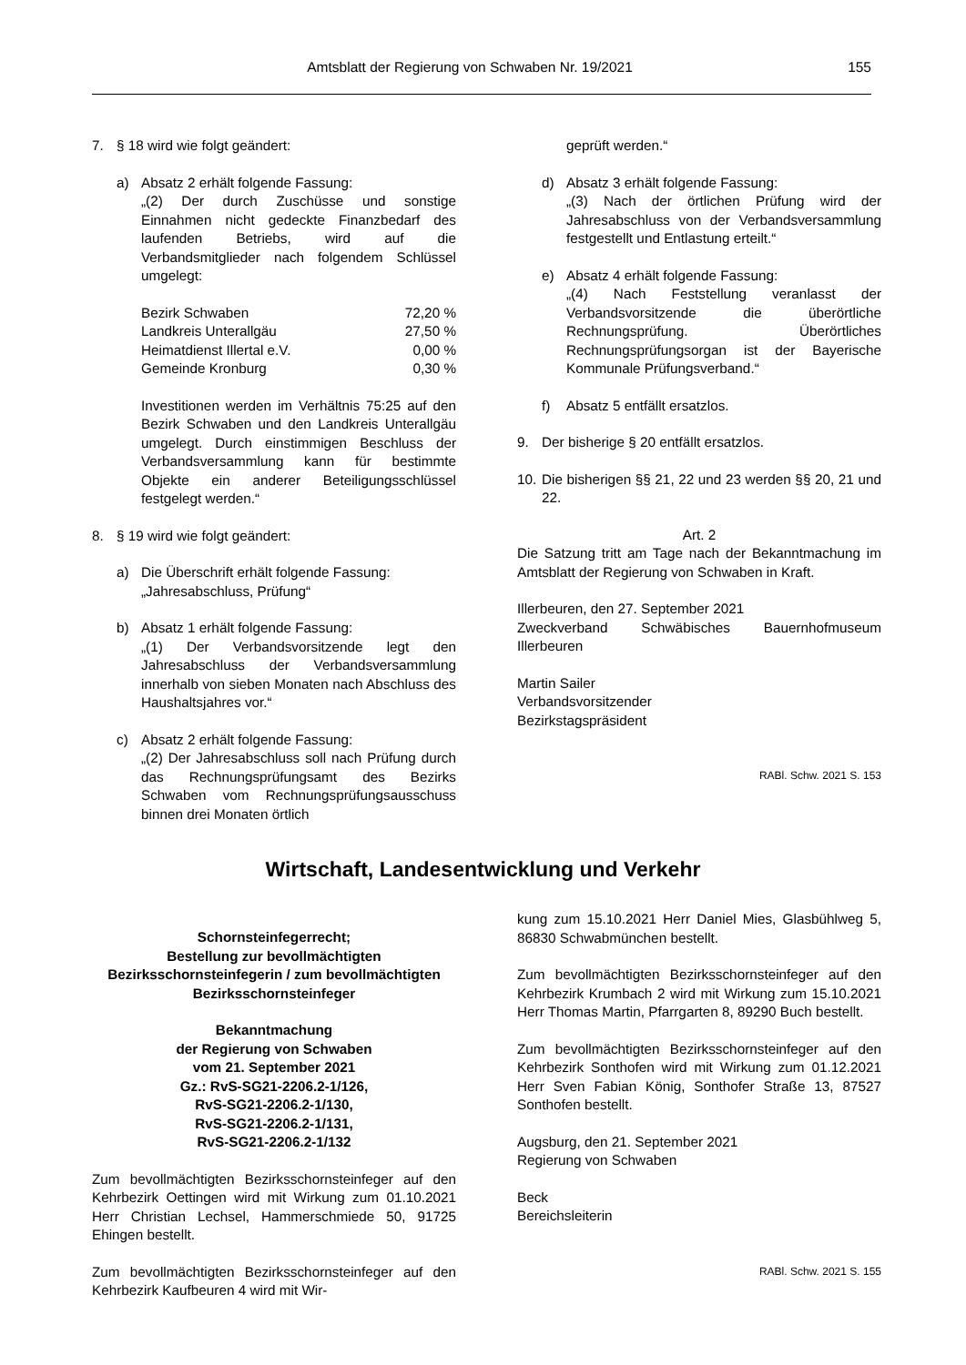Amtsblatt der Regierung von Schwaben Nr. 19/2021 155
7. § 18 wird wie folgt geändert:
a) Absatz 2 erhält folgende Fassung:
„(2) Der durch Zuschüsse und sonstige Einnahmen nicht gedeckte Finanzbedarf des laufenden Betriebs, wird auf die Verbandsmitglieder nach folgendem Schlüssel umgelegt:
| Bezirk Schwaben | 72,20 % |
| Landkreis Unterallgäu | 27,50 % |
| Heimatdienst Illertal e.V. | 0,00 % |
| Gemeinde Kronburg | 0,30 % |
Investitionen werden im Verhältnis 75:25 auf den Bezirk Schwaben und den Landkreis Unterallgäu umgelegt. Durch einstimmigen Beschluss der Verbandsversammlung kann für bestimmte Objekte ein anderer Beteiligungsschlüssel festgelegt werden.“
8. § 19 wird wie folgt geändert:
a) Die Überschrift erhält folgende Fassung:
„Jahresabschluss, Prüfung“
b) Absatz 1 erhält folgende Fassung:
„(1) Der Verbandsvorsitzende legt den Jahresabschluss der Verbandsversammlung innerhalb von sieben Monaten nach Abschluss des Haushaltsjahres vor.“
c) Absatz 2 erhält folgende Fassung:
„(2) Der Jahresabschluss soll nach Prüfung durch das Rechnungsprüfungsamt des Bezirks Schwaben vom Rechnungsprüfungsausschuss binnen drei Monaten örtlich
geprüft werden.“
d) Absatz 3 erhält folgende Fassung:
„(3) Nach der örtlichen Prüfung wird der Jahresabschluss von der Verbandsversammlung festgestellt und Entlastung erteilt.“
e) Absatz 4 erhält folgende Fassung:
„(4) Nach Feststellung veranlasst der Verbandsvorsitzende die überörtliche Rechnungsprüfung. Überörtliches Rechnungsprüfungsorgan ist der Bayerische Kommunale Prüfungsverband.“
f) Absatz 5 entfällt ersatzlos.
9. Der bisherige § 20 entfällt ersatzlos.
10. Die bisherigen §§ 21, 22 und 23 werden §§ 20, 21 und 22.
Art. 2
Die Satzung tritt am Tage nach der Bekanntmachung im Amtsblatt der Regierung von Schwaben in Kraft.
Illerbeuren, den 27. September 2021
Zweckverband Schwäbisches Bauernhofmuseum Illerbeuren
Martin Sailer
Verbandsvorsitzender
Bezirkstagspräsident
RABl. Schw. 2021 S. 153
Wirtschaft, Landesentwicklung und Verkehr
Schornsteinfegerrecht;
Bestellung zur bevollmächtigten Bezirksschornsteinfegerin / zum bevollmächtigten Bezirksschornsteinfeger
Bekanntmachung
der Regierung von Schwaben
vom 21. September 2021
Gz.: RvS-SG21-2206.2-1/126,
RvS-SG21-2206.2-1/130,
RvS-SG21-2206.2-1/131,
RvS-SG21-2206.2-1/132
Zum bevollmächtigten Bezirksschornsteinfeger auf den Kehrbezirk Oettingen wird mit Wirkung zum 01.10.2021 Herr Christian Lechsel, Hammerschmiede 50, 91725 Ehingen bestellt.
Zum bevollmächtigten Bezirksschornsteinfeger auf den Kehrbezirk Kaufbeuren 4 wird mit Wir-
kung zum 15.10.2021 Herr Daniel Mies, Glasbühlweg 5, 86830 Schwabmünchen bestellt.
Zum bevollmächtigten Bezirksschornsteinfeger auf den Kehrbezirk Krumbach 2 wird mit Wirkung zum 15.10.2021 Herr Thomas Martin, Pfarrgarten 8, 89290 Buch bestellt.
Zum bevollmächtigten Bezirksschornsteinfeger auf den Kehrbezirk Sonthofen wird mit Wirkung zum 01.12.2021 Herr Sven Fabian König, Sonthofer Straße 13, 87527 Sonthofen bestellt.
Augsburg, den 21. September 2021
Regierung von Schwaben
Beck
Bereichsleiterin
RABl. Schw. 2021 S. 155